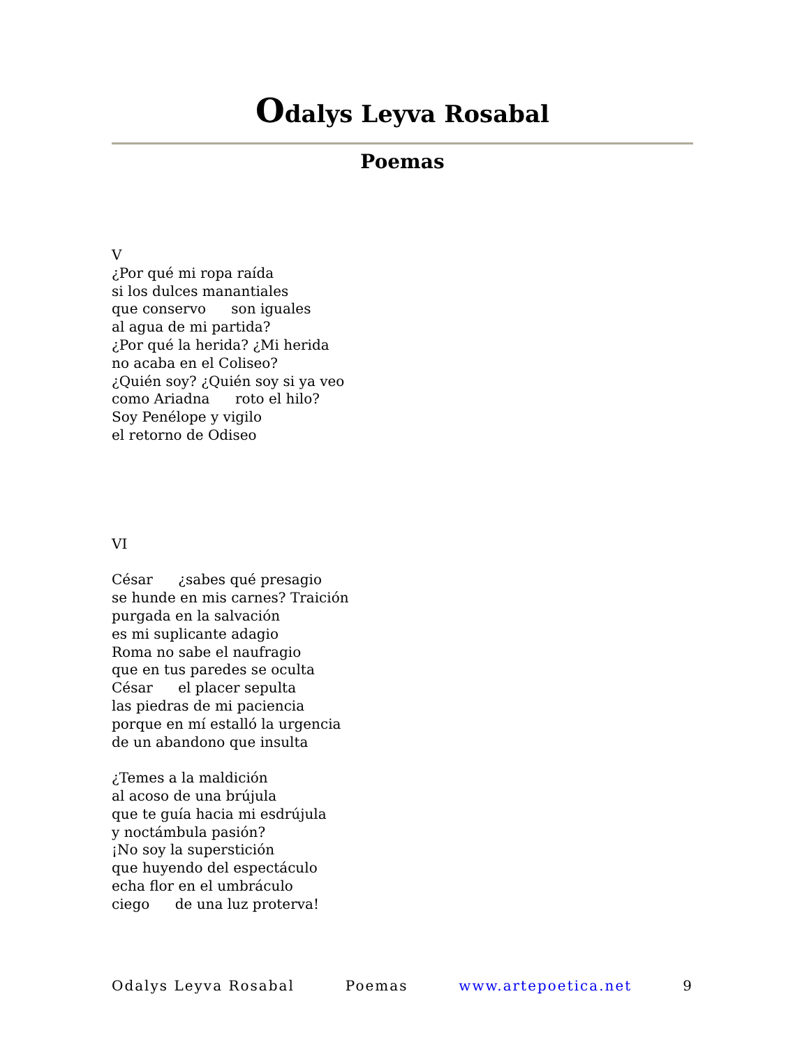Odalys Leyva Rosabal
Poemas
V
¿Por qué mi ropa raída
si los dulces manantiales
que conservo son iguales
al agua de mi partida?
¿Por qué la herida? ¿Mi herida
no acaba en el Coliseo?
¿Quién soy? ¿Quién soy si ya veo
como Ariadna roto el hilo?
Soy Penélope y vigilo
el retorno de Odiseo
VI
César ¿sabes qué presagio
se hunde en mis carnes? Traición
purgada en la salvación
es mi suplicante adagio
Roma no sabe el naufragio
que en tus paredes se oculta
César el placer sepulta
las piedras de mi paciencia
porque en mí estalló la urgencia
de un abandono que insulta
¿Temes a la maldición
al acoso de una brújula
que te guía hacia mi esdrújula
y noctámbula pasión?
¡No soy la superstición
que huyendo del espectáculo
echa flor en el umbráculo
ciego de una luz proterva!
Odalys Leyva Rosabal Poemas www.artepoetica.net 9